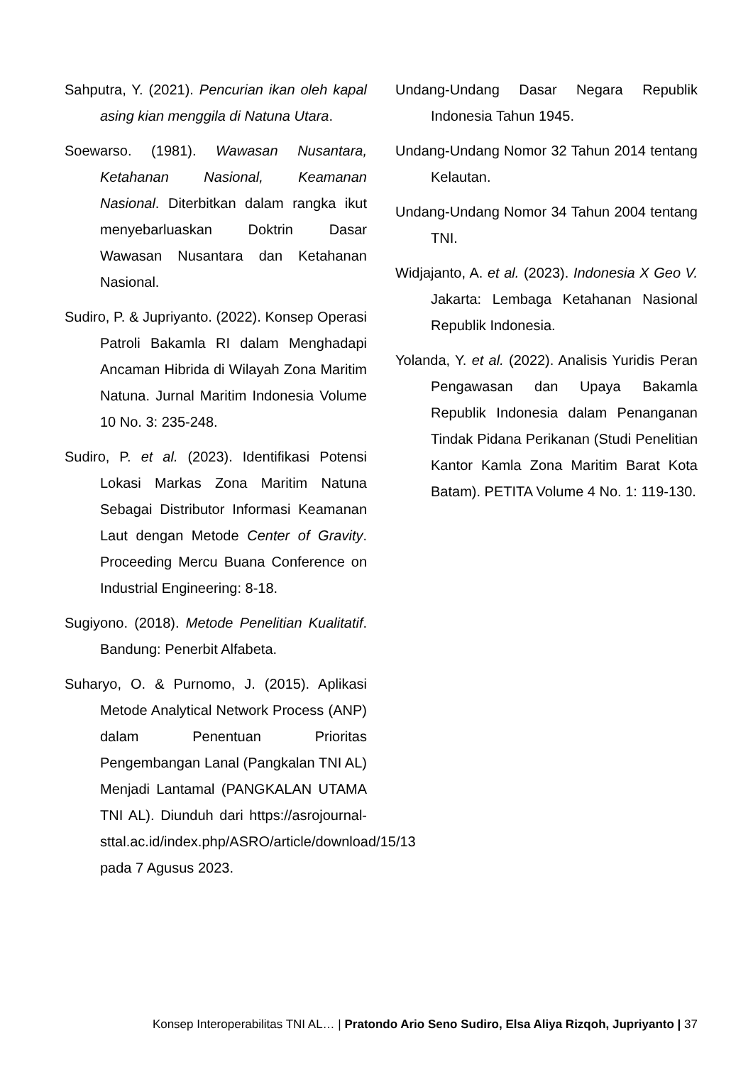Sahputra, Y. (2021). Pencurian ikan oleh kapal asing kian menggila di Natuna Utara.
Soewarso. (1981). Wawasan Nusantara, Ketahanan Nasional, Keamanan Nasional. Diterbitkan dalam rangka ikut menyebarluaskan Doktrin Dasar Wawasan Nusantara dan Ketahanan Nasional.
Sudiro, P. & Jupriyanto. (2022). Konsep Operasi Patroli Bakamla RI dalam Menghadapi Ancaman Hibrida di Wilayah Zona Maritim Natuna. Jurnal Maritim Indonesia Volume 10 No. 3: 235-248.
Sudiro, P. et al. (2023). Identifikasi Potensi Lokasi Markas Zona Maritim Natuna Sebagai Distributor Informasi Keamanan Laut dengan Metode Center of Gravity. Proceeding Mercu Buana Conference on Industrial Engineering: 8-18.
Sugiyono. (2018). Metode Penelitian Kualitatif. Bandung: Penerbit Alfabeta.
Suharyo, O. & Purnomo, J. (2015). Aplikasi Metode Analytical Network Process (ANP) dalam Penentuan Prioritas Pengembangan Lanal (Pangkalan TNI AL) Menjadi Lantamal (PANGKALAN UTAMA TNI AL). Diunduh dari https://asrojournal-sttal.ac.id/index.php/ASRO/article/download/15/13 pada 7 Agusus 2023.
Undang-Undang Dasar Negara Republik Indonesia Tahun 1945.
Undang-Undang Nomor 32 Tahun 2014 tentang Kelautan.
Undang-Undang Nomor 34 Tahun 2004 tentang TNI.
Widjajanto, A. et al. (2023). Indonesia X Geo V. Jakarta: Lembaga Ketahanan Nasional Republik Indonesia.
Yolanda, Y. et al. (2022). Analisis Yuridis Peran Pengawasan dan Upaya Bakamla Republik Indonesia dalam Penanganan Tindak Pidana Perikanan (Studi Penelitian Kantor Kamla Zona Maritim Barat Kota Batam). PETITA Volume 4 No. 1: 119-130.
Konsep Interoperabilitas TNI AL… | Pratondo Ario Seno Sudiro, Elsa Aliya Rizqoh, Jupriyanto | 37